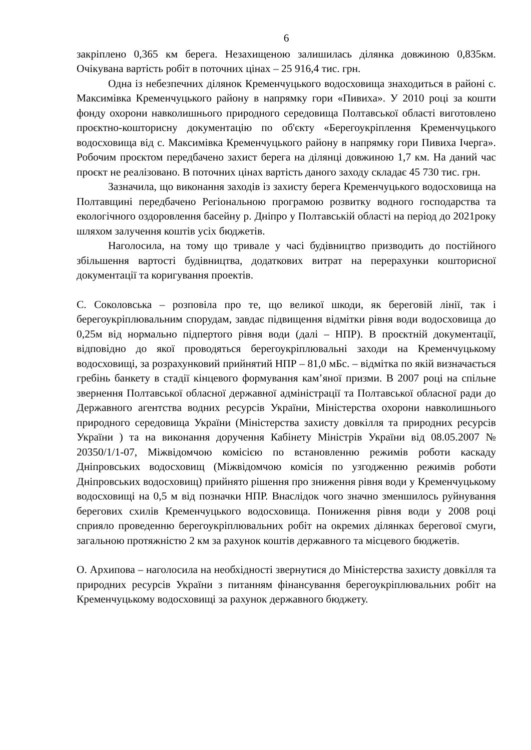6
закріплено 0,365 км берега. Незахищеною залишилась ділянка довжиною 0,835км. Очікувана вартість робіт в поточних цінах – 25 916,4 тис. грн.
Одна із небезпечних ділянок Кременчуцького водосховища знаходиться в районі с. Максимівка Кременчуцького району в напрямку гори «Пивиха». У 2010 році за кошти фонду охорони навколишнього природного середовища Полтавської області виготовлено проєктно-кошторисну документацію по об'єкту «Берегоукріплення Кременчуцького водосховища від с. Максимівка Кременчуцького району в напрямку гори Пивиха Ічерга». Робочим проєктом передбачено захист берега на ділянці довжиною 1,7 км. На даний час проєкт не реалізовано. В поточних цінах вартість даного заходу складає 45 730 тис. грн.
Зазначила, що виконання заходів із захисту берега Кременчуцького водосховища на Полтавщині передбачено Регіональною програмою розвитку водного господарства та екологічного оздоровлення басейну р. Дніпро у Полтавській області на період до 2021року шляхом залучення коштів усіх бюджетів.
Наголосила, на тому що тривале у часі будівництво призводить до постійного збільшення вартості будівництва, додаткових витрат на перерахунки кошторисної документації та коригування проектів.
С. Соколовська – розповіла про те, що великої шкоди, як береговій лінії, так і берегоукріплювальним спорудам, завдає підвищення відмітки рівня води водосховища до 0,25м від нормально підпертого рівня води (далі – НПР). В проєктній документації, відповідно до якої проводяться берегоукріплювальні заходи на Кременчуцькому водосховищі, за розрахунковий прийнятий НПР – 81,0 мБс. – відмітка по якій визначається гребінь банкету в стадії кінцевого формування кам’яної призми. В 2007 році на спільне звернення Полтавської обласної державної адміністрації та Полтавської обласної ради до Державного агентства водних ресурсів України, Міністерства охорони навколишнього природного середовища України (Міністерства захисту довкілля та природних ресурсів України ) та на виконання доручення Кабінету Міністрів України від 08.05.2007 № 20350/1/1-07, Міжвідомчою комісією по встановленню режимів роботи каскаду Дніпровських водосховищ (Міжвідомчою комісія по узгодженню режимів роботи Дніпровських водосховищ) прийнято рішення про зниження рівня води у Кременчуцькому водосховищі на 0,5 м від позначки НПР. Внаслідок чого значно зменшилось руйнування берегових схилів Кременчуцького водосховища. Пониження рівня води у 2008 році сприяло проведенню берегоукріплювальних робіт на окремих ділянках берегової смуги, загальною протяжністю 2 км за рахунок коштів державного та місцевого бюджетів.
О. Архипова – наголосила на необхідності звернутися до Міністерства захисту довкілля та природних ресурсів України з питанням фінансування берегоукріплювальних робіт на Кременчуцькому водосховищі за рахунок державного бюджету.